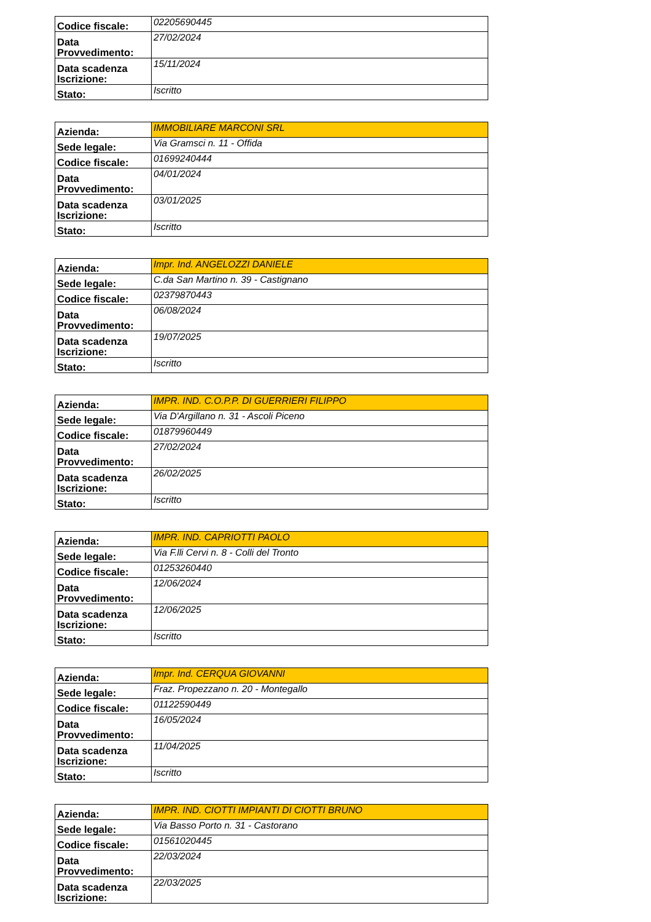| Codice fiscale: | 02205690445 |
| Data Provvedimento: | 27/02/2024 |
| Data scadenza Iscrizione: | 15/11/2024 |
| Stato: | Iscritto |
| Azienda: | IMMOBILIARE MARCONI SRL |
| Sede legale: | Via Gramsci n. 11 - Offida |
| Codice fiscale: | 01699240444 |
| Data Provvedimento: | 04/01/2024 |
| Data scadenza Iscrizione: | 03/01/2025 |
| Stato: | Iscritto |
| Azienda: | Impr. Ind. ANGELOZZI DANIELE |
| Sede legale: | C.da San Martino n. 39 - Castignano |
| Codice fiscale: | 02379870443 |
| Data Provvedimento: | 06/08/2024 |
| Data scadenza Iscrizione: | 19/07/2025 |
| Stato: | Iscritto |
| Azienda: | IMPR. IND. C.O.P.P. DI GUERRIERI FILIPPO |
| Sede legale: | Via D'Argillano n. 31 - Ascoli Piceno |
| Codice fiscale: | 01879960449 |
| Data Provvedimento: | 27/02/2024 |
| Data scadenza Iscrizione: | 26/02/2025 |
| Stato: | Iscritto |
| Azienda: | IMPR. IND. CAPRIOTTI PAOLO |
| Sede legale: | Via F.lli Cervi n. 8 - Colli del Tronto |
| Codice fiscale: | 01253260440 |
| Data Provvedimento: | 12/06/2024 |
| Data scadenza Iscrizione: | 12/06/2025 |
| Stato: | Iscritto |
| Azienda: | Impr. Ind. CERQUA GIOVANNI |
| Sede legale: | Fraz. Propezzano n. 20 - Montegallo |
| Codice fiscale: | 01122590449 |
| Data Provvedimento: | 16/05/2024 |
| Data scadenza Iscrizione: | 11/04/2025 |
| Stato: | Iscritto |
| Azienda: | IMPR. IND. CIOTTI IMPIANTI DI CIOTTI BRUNO |
| Sede legale: | Via Basso Porto n. 31 - Castorano |
| Codice fiscale: | 01561020445 |
| Data Provvedimento: | 22/03/2024 |
| Data scadenza Iscrizione: | 22/03/2025 |